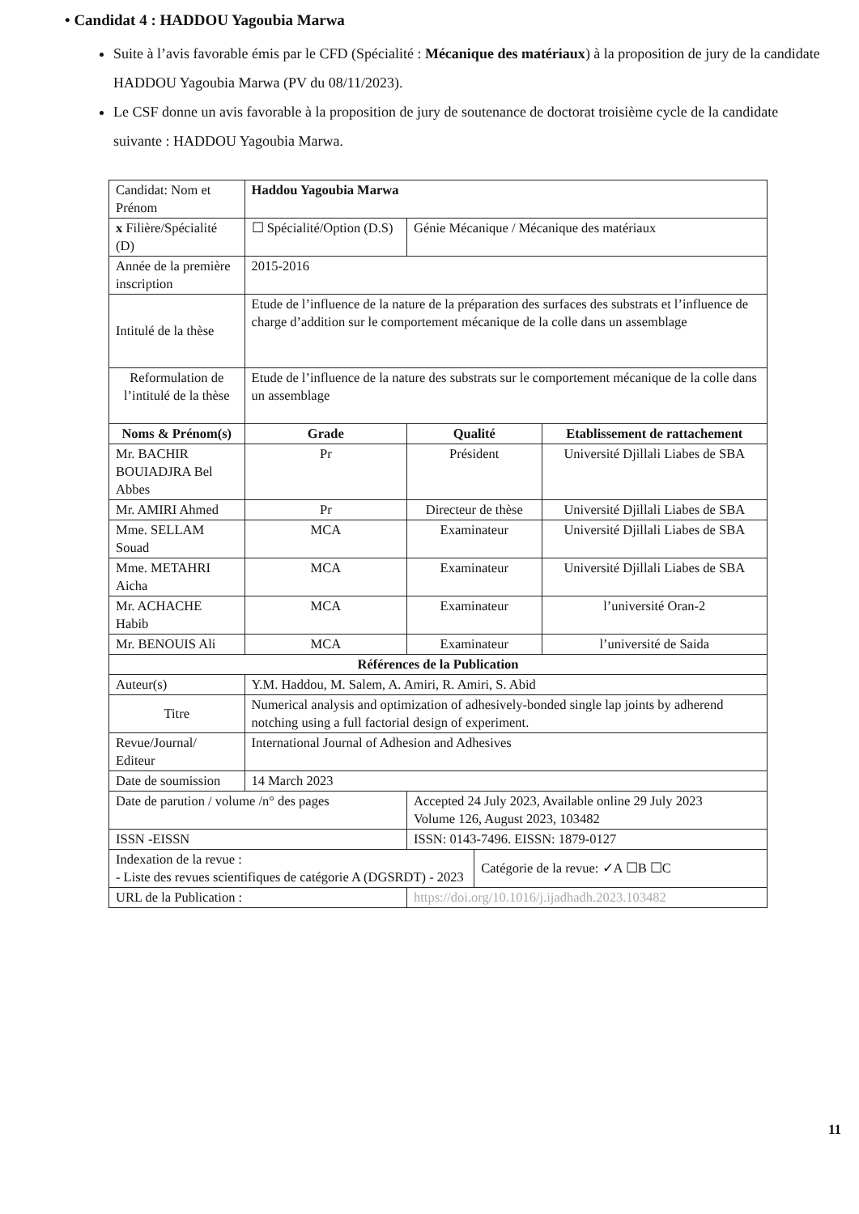• Candidat 4 : HADDOU Yagoubia Marwa
Suite à l’avis favorable émis par le CFD (Spécialité : Mécanique des matériaux) à la proposition de jury de la candidate HADDOU Yagoubia Marwa (PV du 08/11/2023).
Le CSF donne un avis favorable à la proposition de jury de soutenance de doctorat troisième cycle de la candidate suivante : HADDOU Yagoubia Marwa.
| Candidat: Nom et Prénom | | Haddou Yagoubia Marwa | | | |
| x Filière/Spécialité (D) | ☐ Spécialité/Option (D.S) | | Génie Mécanique / Mécanique des matériaux | | |
| Année de la première inscription | | 2015-2016 | | | |
| Intitulé de la thèse | | Etude de l’influence de la nature de la préparation des surfaces des substrats et l’influence de charge d’addition sur le comportement mécanique de la colle dans un assemblage | | | |
| Reformulation de l’intitulé de la thèse | | Etude de l’influence de la nature des substrats sur le comportement mécanique de la colle dans un assemblage | | | |
| Noms & Prénom(s) | | Grade | Qualité | | Etablissement de rattachement |
| Mr. BACHIR BOUIADJRA Bel Abbes | | Pr | Président | | Université Djillali Liabes de SBA |
| Mr. AMIRI Ahmed | | Pr | Directeur de thèse | | Université Djillali Liabes de SBA |
| Mme. SELLAM Souad | | MCA | Examinateur | | Université Djillali Liabes de SBA |
| Mme. METAHRI Aicha | | MCA | Examinateur | | Université Djillali Liabes de SBA |
| Mr. ACHACHE Habib | | MCA | Examinateur | | l’université Oran-2 |
| Mr. BENOUIS Ali | | MCA | Examinateur | | l’université de Saida |
| Références de la Publication | | | | | |
| Auteur(s) | Y.M. Haddou, M. Salem, A. Amiri, R. Amiri, S. Abid | | | | |
| Titre | Numerical analysis and optimization of adhesively-bonded single lap joints by adherend notching using a full factorial design of experiment. | | | | |
| Revue/Journal/ Editeur | | International Journal of Adhesion and Adhesives | | | |
| Date de soumission | | 14 March 2023 | | | |
| Date de parution / volume /n° des pages | | | Accepted 24 July 2023, Available online 29 July 2023 Volume 126, August 2023, 103482 | | |
| ISSN -EISSN | | | ISSN: 0143-7496. EISSN: 1879-0127 | | |
| Indexation de la revue : - Liste des revues scientifiques de catégorie A (DGSRDT) - 2023 | | | | Catégorie de la revue: ✓A ☐B ☐C | |
| URL de la Publication : | | | https://doi.org/10.1016/j.ijadhadh.2023.103482 | | |
11